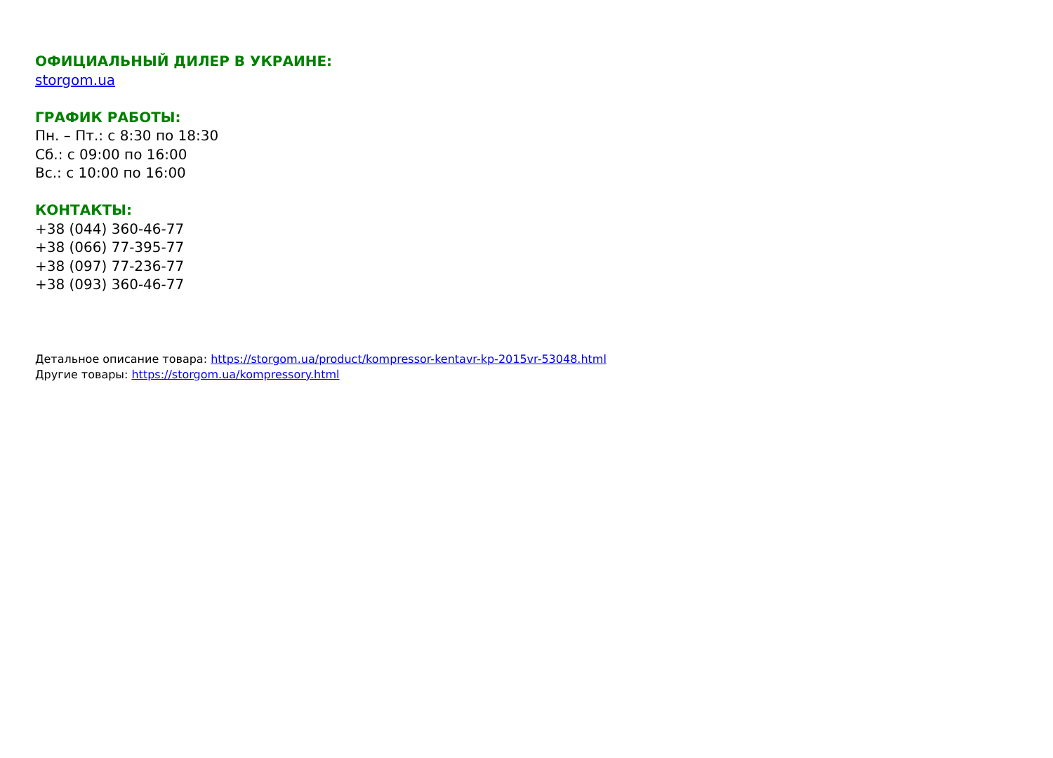ОФИЦИАЛЬНЫЙ ДИЛЕР В УКРАИНЕ:
storgom.ua
ГРАФИК РАБОТЫ:
Пн. – Пт.: с 8:30 по 18:30
Сб.: с 09:00 по 16:00
Вс.: с 10:00 по 16:00
КОНТАКТЫ:
+38 (044) 360-46-77
+38 (066) 77-395-77
+38 (097) 77-236-77
+38 (093) 360-46-77
Детальное описание товара: https://storgom.ua/product/kompressor-kentavr-kp-2015vr-53048.html
Другие товары: https://storgom.ua/kompressory.html